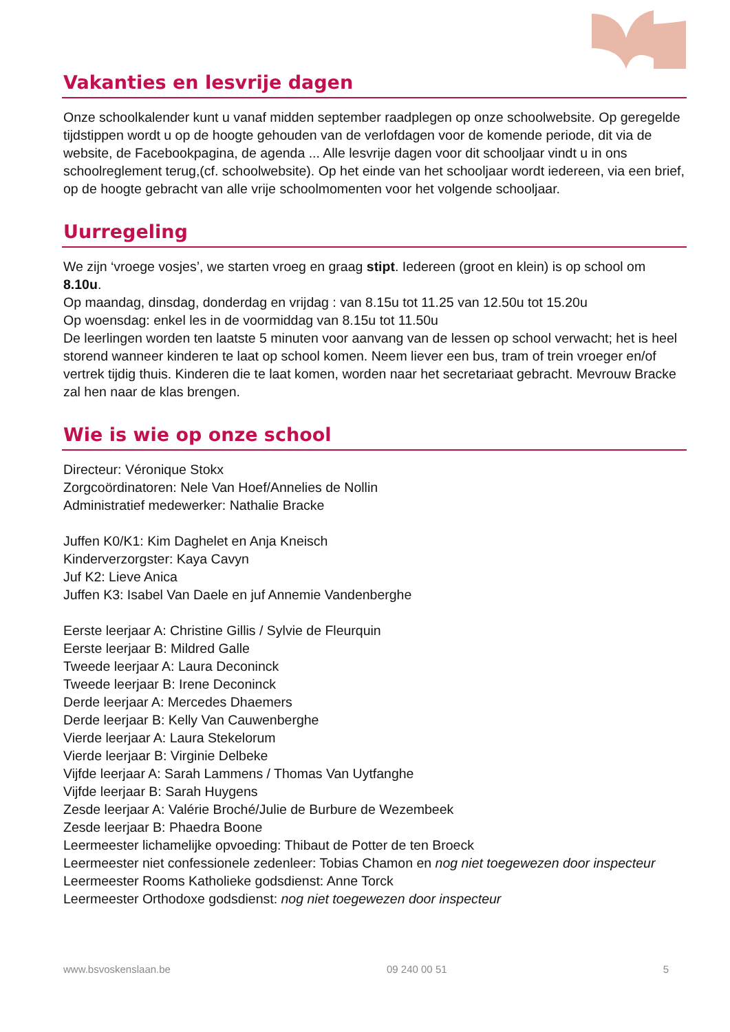Vakanties en lesvrije dagen
Onze schoolkalender kunt u vanaf midden september raadplegen op onze schoolwebsite. Op geregelde tijdstippen wordt u op de hoogte gehouden van de verlofdagen voor de komende periode, dit via de website, de Facebookpagina, de agenda ... Alle lesvrije dagen voor dit schooljaar vindt u in ons schoolreglement terug,(cf. schoolwebsite). Op het einde van het schooljaar wordt iedereen, via een brief, op de hoogte gebracht van alle vrije schoolmomenten voor het volgende schooljaar.
Uurregeling
We zijn ‘vroege vosjes’, we starten vroeg en graag stipt. Iedereen (groot en klein) is op school om 8.10u.
Op maandag, dinsdag, donderdag en vrijdag : van 8.15u tot 11.25 van 12.50u tot 15.20u
Op woensdag: enkel les in de voormiddag van 8.15u tot 11.50u
De leerlingen worden ten laatste 5 minuten voor aanvang van de lessen op school verwacht; het is heel storend wanneer kinderen te laat op school komen. Neem liever een bus, tram of trein vroeger en/of vertrek tijdig thuis. Kinderen die te laat komen, worden naar het secretariaat gebracht. Mevrouw Bracke zal hen naar de klas brengen.
Wie is wie op onze school
Directeur: Véronique Stokx
Zorgcoördinatoren: Nele Van Hoef/Annelies de Nollin
Administratief medewerker: Nathalie Bracke
Juffen K0/K1: Kim Daghelet en Anja Kneisch
Kinderverzorgster: Kaya Cavyn
Juf K2: Lieve Anica
Juffen K3: Isabel Van Daele en juf Annemie Vandenberghe
Eerste leerjaar A: Christine Gillis / Sylvie de Fleurquin
Eerste leerjaar B: Mildred Galle
Tweede leerjaar A: Laura Deconinck
Tweede leerjaar B: Irene Deconinck
Derde leerjaar A: Mercedes Dhaemers
Derde leerjaar B: Kelly Van Cauwenberghe
Vierde leerjaar A: Laura Stekelorum
Vierde leerjaar B: Virginie Delbeke
Vijfde leerjaar A: Sarah Lammens / Thomas Van Uytfanghe
Vijfde leerjaar B: Sarah Huygens
Zesde leerjaar A: Valérie Broché/Julie de Burbure de Wezembeek
Zesde leerjaar B: Phaedra Boone
Leermeester lichamelijke opvoeding: Thibaut de Potter de ten Broeck
Leermeester niet confessionele zedenleer: Tobias Chamon en nog niet toegewezen door inspecteur
Leermeester Rooms Katholieke godsdienst: Anne Torck
Leermeester Orthodoxe godsdienst: nog niet toegewezen door inspecteur
www.bsvoskenslaan.be 09 240 00 51 5